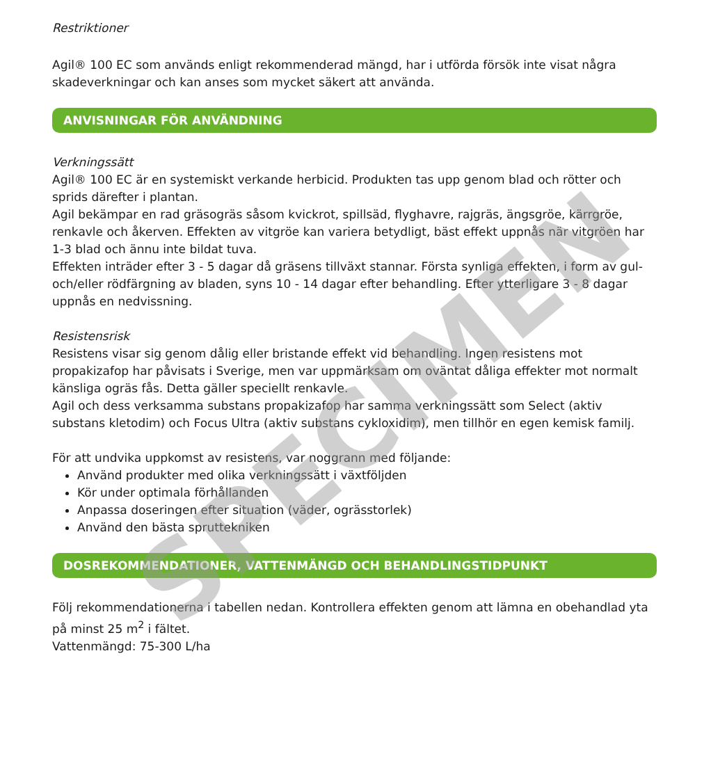Restriktioner
Agil® 100 EC som används enligt rekommenderad mängd, har i utförda försök inte visat några skadeverkningar och kan anses som mycket säkert att använda.
ANVISNINGAR FÖR ANVÄNDNING
Verkningssätt
Agil® 100 EC är en systemiskt verkande herbicid. Produkten tas upp genom blad och rötter och sprids därefter i plantan.
Agil bekämpar en rad gräsogräs såsom kvickrot, spillsäd, flyghavre, rajgräs, ängsgröe, kärrgröe, renkavle och åkerven. Effekten av vitgröe kan variera betydligt, bäst effekt uppnås när vitgröen har 1-3 blad och ännu inte bildat tuva.
Effekten inträder efter 3 - 5 dagar då gräsens tillväxt stannar. Första synliga effekten, i form av gul- och/eller rödfärgning av bladen, syns 10 - 14 dagar efter behandling. Efter ytterligare 3 - 8 dagar uppnås en nedvissning.
Resistensrisk
Resistens visar sig genom dålig eller bristande effekt vid behandling. Ingen resistens mot propakizafop har påvisats i Sverige, men var uppmärksam om oväntat dåliga effekter mot normalt känsliga ogräs fås. Detta gäller speciellt renkavle.
Agil och dess verksamma substans propakizafop har samma verkningssätt som Select (aktiv substans kletodim) och Focus Ultra (aktiv substans cykloxidim), men tillhör en egen kemisk familj.
För att undvika uppkomst av resistens, var noggrann med följande:
Använd produkter med olika verkningssätt i växtföljden
Kör under optimala förhållanden
Anpassa doseringen efter situation (väder, ogrässtorlek)
Använd den bästa spruttekniken
DOSREKOMMENDATIONER, VATTENMÄNGD OCH BEHANDLINGSTIDPUNKT
Följ rekommendationerna i tabellen nedan. Kontrollera effekten genom att lämna en obehandlad yta på minst 25 m<sup>2</sup> i fältet.
Vattenmängd: 75-300 L/ha
SPECIMEN